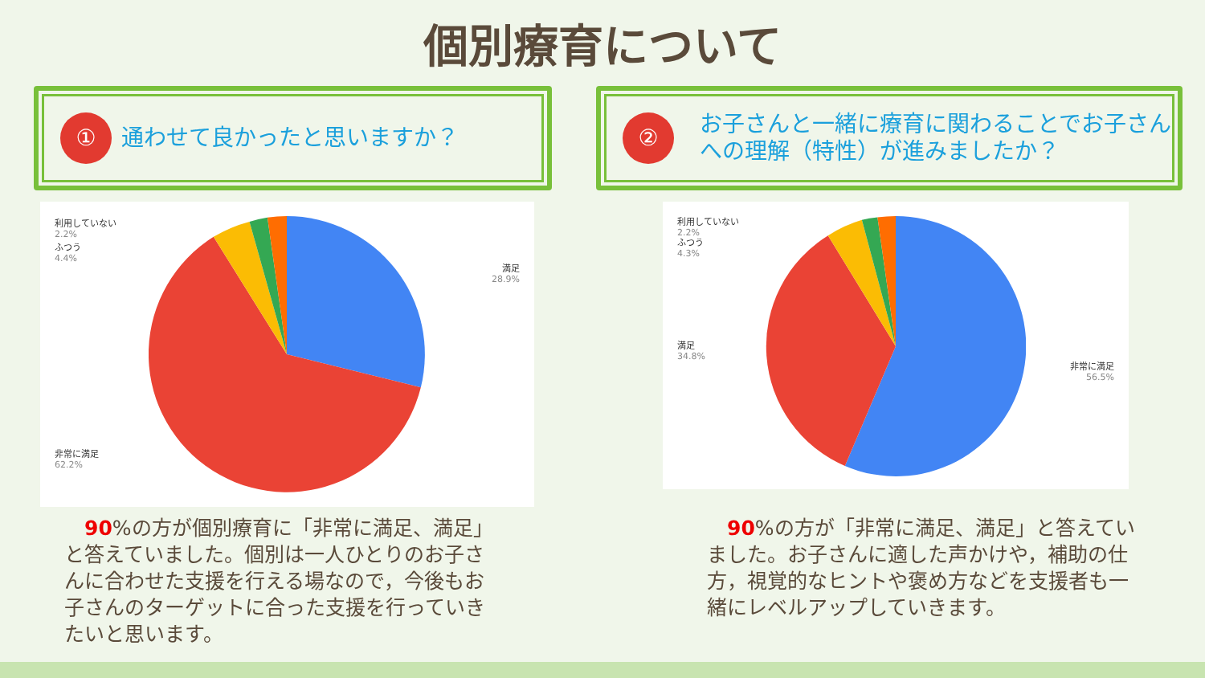個別療育について
①
通わせて良かったと思いますか？
②
お子さんと一緒に療育に関わることでお子さんへの理解（特性）が進みましたか？
利用していない
2.2%
ふつう
4.4%
満足
28.9%
非常に満足
62.2%
利用していない
2.2%
ふつう
4.3%
満足
34.8%
非常に満足
56.5%
　90%の方が個別療育に「非常に満足、満足」と答えていました。個別は一人ひとりのお子さんに合わせた支援を行える場なので，今後もお子さんのターゲットに合った支援を行っていきたいと思います。
　90%の方が「非常に満足、満足」と答えていました。お子さんに適した声かけや，補助の仕方，視覚的なヒントや褒め方などを支援者も一緒にレベルアップしていきます。